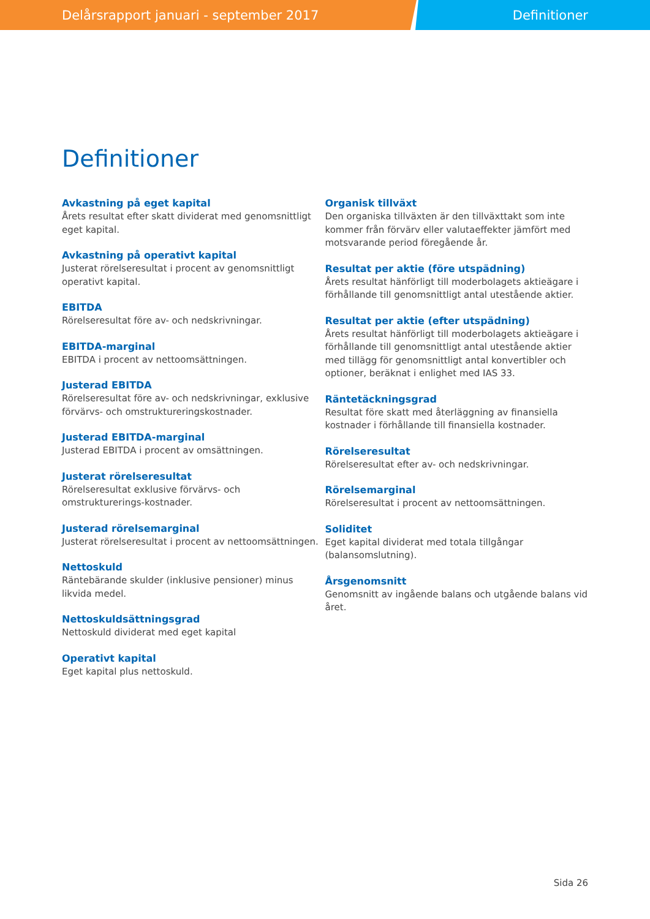Delårsrapport januari - september 2017 Definitioner
Definitioner
Avkastning på eget kapital
Årets resultat efter skatt dividerat med genomsnittligt eget kapital.
Avkastning på operativt kapital
Justerat rörelseresultat i procent av genomsnittligt operativt kapital.
EBITDA
Rörelseresultat före av- och nedskrivningar.
EBITDA-marginal
EBITDA i procent av nettoomsättningen.
Justerad EBITDA
Rörelseresultat före av- och nedskrivningar, exklusive förvärvs- och omstruktureringskostnader.
Justerad EBITDA-marginal
Justerad EBITDA i procent av omsättningen.
Justerat rörelseresultat
Rörelseresultat exklusive förvärvs- och omstrukturerings-kostnader.
Justerad rörelsemarginal
Justerat rörelseresultat i procent av nettoomsättningen.
Nettoskuld
Räntebärande skulder (inklusive pensioner) minus likvida medel.
Nettoskuldsättningsgrad
Nettoskuld dividerat med eget kapital
Operativt kapital
Eget kapital plus nettoskuld.
Organisk tillväxt
Den organiska tillväxten är den tillväxttakt som inte kommer från förvärv eller valutaeffekter jämfört med motsvarande period föregående år.
Resultat per aktie (före utspädning)
Årets resultat hänförligt till moderbolagets aktieägare i förhållande till genomsnittligt antal utestående aktier.
Resultat per aktie (efter utspädning)
Årets resultat hänförligt till moderbolagets aktieägare i förhållande till genomsnittligt antal utestående aktier med tillägg för genomsnittligt antal konvertibler och optioner, beräknat i enlighet med IAS 33.
Räntetäckningsgrad
Resultat före skatt med återläggning av finansiella kostnader i förhållande till finansiella kostnader.
Rörelseresultat
Rörelseresultat efter av- och nedskrivningar.
Rörelsemarginal
Rörelseresultat i procent av nettoomsättningen.
Soliditet
Eget kapital dividerat med totala tillgångar (balansomslutning).
Årsgenomsnitt
Genomsnitt av ingående balans och utgående balans vid året.
Sida 26